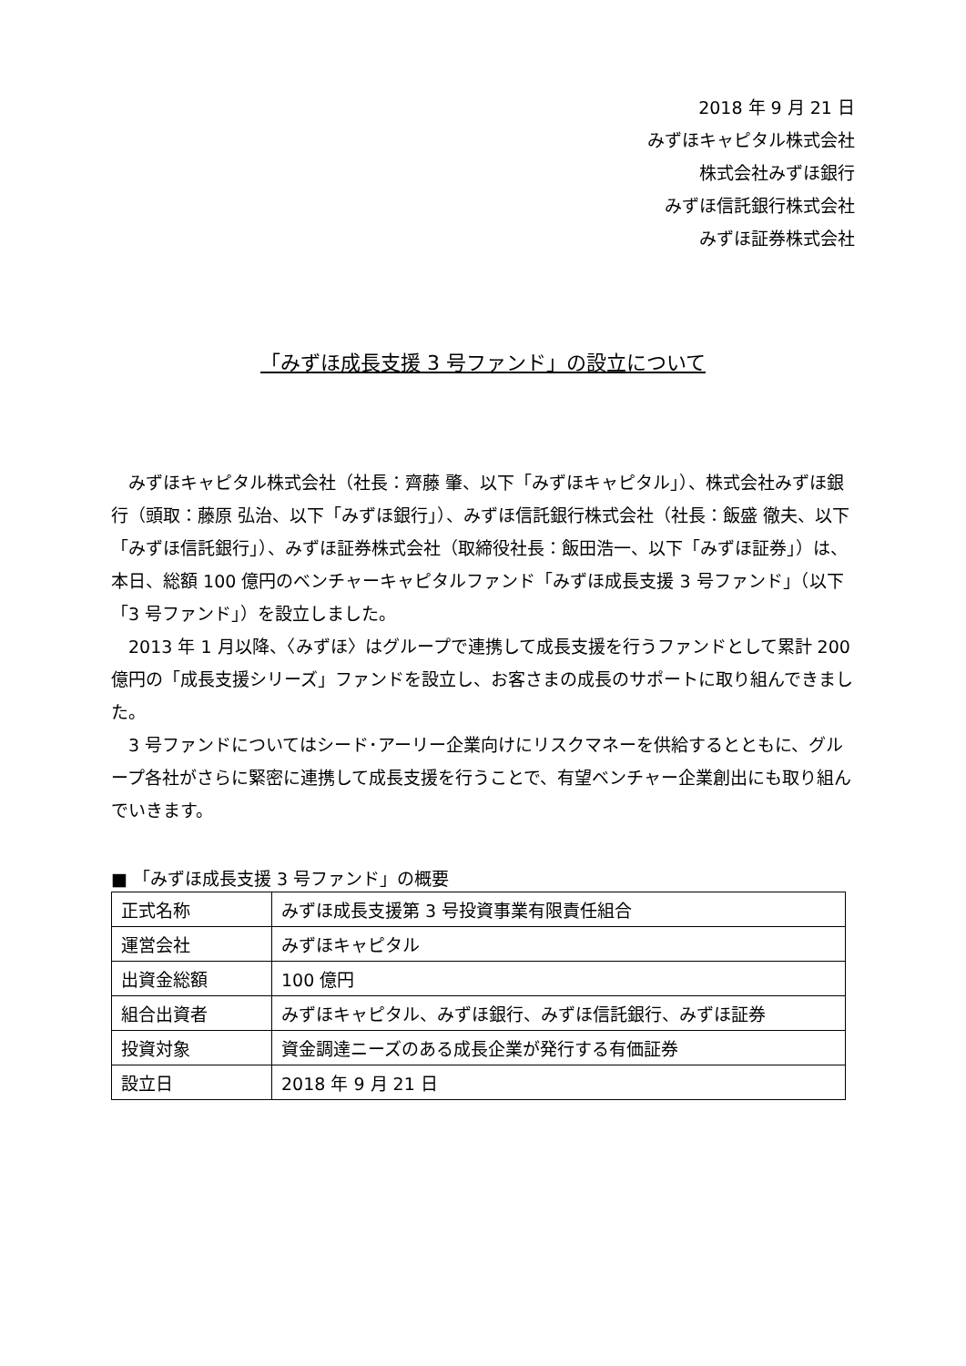2018 年 9 月 21 日
みずほキャピタル株式会社
株式会社みずほ銀行
みずほ信託銀行株式会社
みずほ証券株式会社
「みずほ成長支援 3 号ファンド」の設立について
みずほキャピタル株式会社（社長：齊藤 肇、以下「みずほキャピタル」）、株式会社みずほ銀行（頭取：藤原 弘治、以下「みずほ銀行」）、みずほ信託銀行株式会社（社長：飯盛 徹夫、以下「みずほ信託銀行」）、みずほ証券株式会社（取締役社長：飯田浩一、以下「みずほ証券」）は、本日、総額 100 億円のベンチャーキャピタルファンド「みずほ成長支援 3 号ファンド」（以下「3 号ファンド」）を設立しました。
2013 年 1 月以降、〈みずほ〉はグループで連携して成長支援を行うファンドとして累計 200 億円の「成長支援シリーズ」ファンドを設立し、お客さまの成長のサポートに取り組んできました。
3 号ファンドについてはシード･アーリー企業向けにリスクマネーを供給するとともに、グループ各社がさらに緊密に連携して成長支援を行うことで、有望ベンチャー企業創出にも取り組んでいきます。
■ 「みずほ成長支援 3 号ファンド」の概要
| 正式名称 | みずほ成長支援第 3 号投資事業有限責任組合 |
| 運営会社 | みずほキャピタル |
| 出資金総額 | 100 億円 |
| 組合出資者 | みずほキャピタル、みずほ銀行、みずほ信託銀行、みずほ証券 |
| 投資対象 | 資金調達ニーズのある成長企業が発行する有価証券 |
| 設立日 | 2018 年 9 月 21 日 |